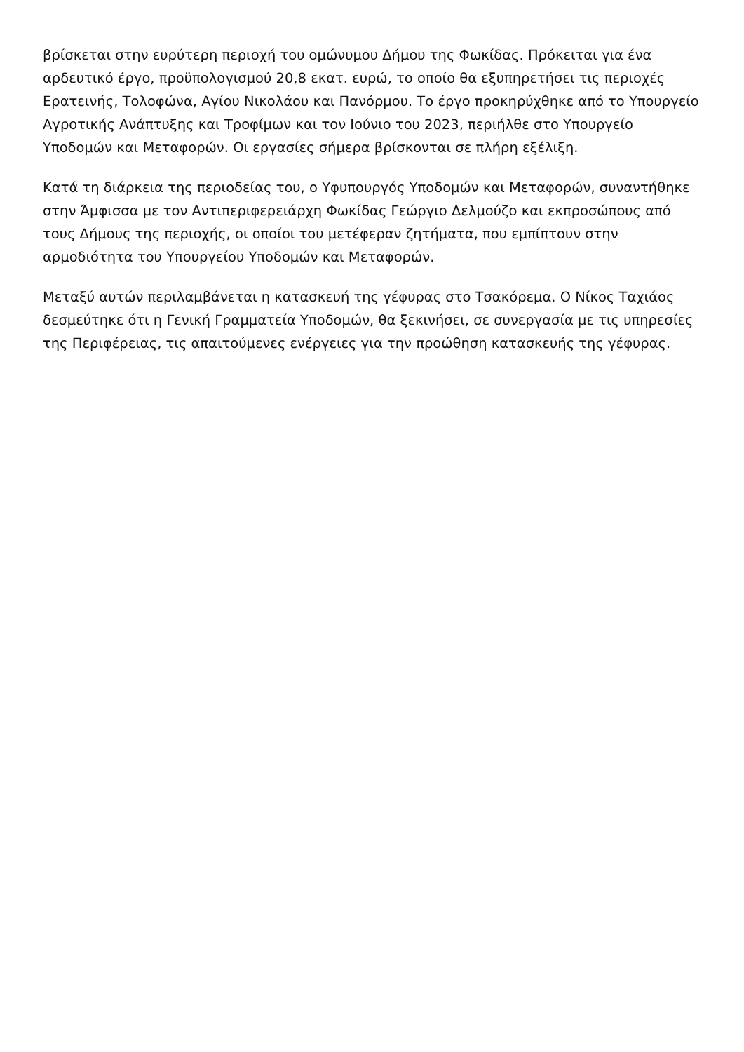βρίσκεται στην ευρύτερη περιοχή του ομώνυμου Δήμου της Φωκίδας. Πρόκειται για ένα αρδευτικό έργο, προϋπολογισμού 20,8 εκατ. ευρώ, το οποίο θα εξυπηρετήσει τις περιοχές Ερατεινής, Τολοφώνα, Αγίου Νικολάου και Πανόρμου. Το έργο προκηρύχθηκε από το Υπουργείο Αγροτικής Ανάπτυξης και Τροφίμων και τον Ιούνιο του 2023, περιήλθε στο Υπουργείο Υποδομών και Μεταφορών. Οι εργασίες σήμερα βρίσκονται σε πλήρη εξέλιξη.
Κατά τη διάρκεια της περιοδείας του, ο Υφυπουργός Υποδομών και Μεταφορών, συναντήθηκε στην Άμφισσα με τον Αντιπεριφερειάρχη Φωκίδας Γεώργιο Δελμούζο και εκπροσώπους από τους Δήμους της περιοχής, οι οποίοι του μετέφεραν ζητήματα, που εμπίπτουν στην αρμοδιότητα του Υπουργείου Υποδομών και Μεταφορών.
Μεταξύ αυτών περιλαμβάνεται η κατασκευή της γέφυρας στο Τσακόρεμα. Ο Νίκος Ταχιάος δεσμεύτηκε ότι η Γενική Γραμματεία Υποδομών, θα ξεκινήσει, σε συνεργασία με τις υπηρεσίες της Περιφέρειας, τις απαιτούμενες ενέργειες για την προώθηση κατασκευής της γέφυρας.